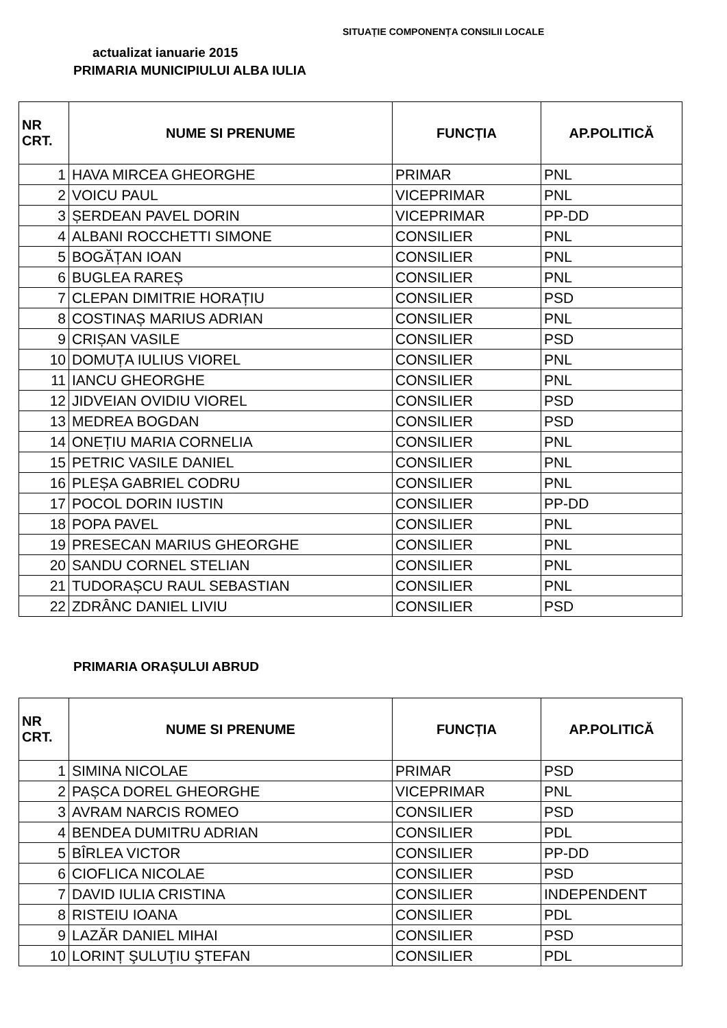SITUAȚIE COMPONENȚA CONSILII LOCALE
actualizat ianuarie 2015
PRIMARIA MUNICIPIULUI ALBA IULIA
| NR CRT. | NUME SI PRENUME | FUNCȚIA | AP.POLITICĂ |
| --- | --- | --- | --- |
| 1 | HAVA MIRCEA GHEORGHE | PRIMAR | PNL |
| 2 | VOICU PAUL | VICEPRIMAR | PNL |
| 3 | ȘERDEAN PAVEL DORIN | VICEPRIMAR | PP-DD |
| 4 | ALBANI ROCCHETTI SIMONE | CONSILIER | PNL |
| 5 | BOGĂȚAN IOAN | CONSILIER | PNL |
| 6 | BUGLEA RAREȘ | CONSILIER | PNL |
| 7 | CLEPAN DIMITRIE HORAȚIU | CONSILIER | PSD |
| 8 | COSTINAȘ MARIUS ADRIAN | CONSILIER | PNL |
| 9 | CRIȘAN VASILE | CONSILIER | PSD |
| 10 | DOMUȚA IULIUS VIOREL | CONSILIER | PNL |
| 11 | IANCU GHEORGHE | CONSILIER | PNL |
| 12 | JIDVEIAN OVIDIU VIOREL | CONSILIER | PSD |
| 13 | MEDREA BOGDAN | CONSILIER | PSD |
| 14 | ONEȚIU MARIA CORNELIA | CONSILIER | PNL |
| 15 | PETRIC VASILE DANIEL | CONSILIER | PNL |
| 16 | PLEȘA GABRIEL CODRU | CONSILIER | PNL |
| 17 | POCOL DORIN IUSTIN | CONSILIER | PP-DD |
| 18 | POPA PAVEL | CONSILIER | PNL |
| 19 | PRESECAN MARIUS GHEORGHE | CONSILIER | PNL |
| 20 | SANDU CORNEL STELIAN | CONSILIER | PNL |
| 21 | TUDORAȘCU RAUL SEBASTIAN | CONSILIER | PNL |
| 22 | ZDRÂNC DANIEL LIVIU | CONSILIER | PSD |
PRIMARIA ORAȘULUI ABRUD
| NR CRT. | NUME SI PRENUME | FUNCȚIA | AP.POLITICĂ |
| --- | --- | --- | --- |
| 1 | SIMINA NICOLAE | PRIMAR | PSD |
| 2 | PAȘCA DOREL GHEORGHE | VICEPRIMAR | PNL |
| 3 | AVRAM NARCIS ROMEO | CONSILIER | PSD |
| 4 | BENDEA DUMITRU ADRIAN | CONSILIER | PDL |
| 5 | BÎRLEA VICTOR | CONSILIER | PP-DD |
| 6 | CIOFLICA NICOLAE | CONSILIER | PSD |
| 7 | DAVID IULIA CRISTINA | CONSILIER | INDEPENDENT |
| 8 | RISTEIU IOANA | CONSILIER | PDL |
| 9 | LAZĂR DANIEL MIHAI | CONSILIER | PSD |
| 10 | LORINȚ ŞULUŢIU ŞTEFAN | CONSILIER | PDL |